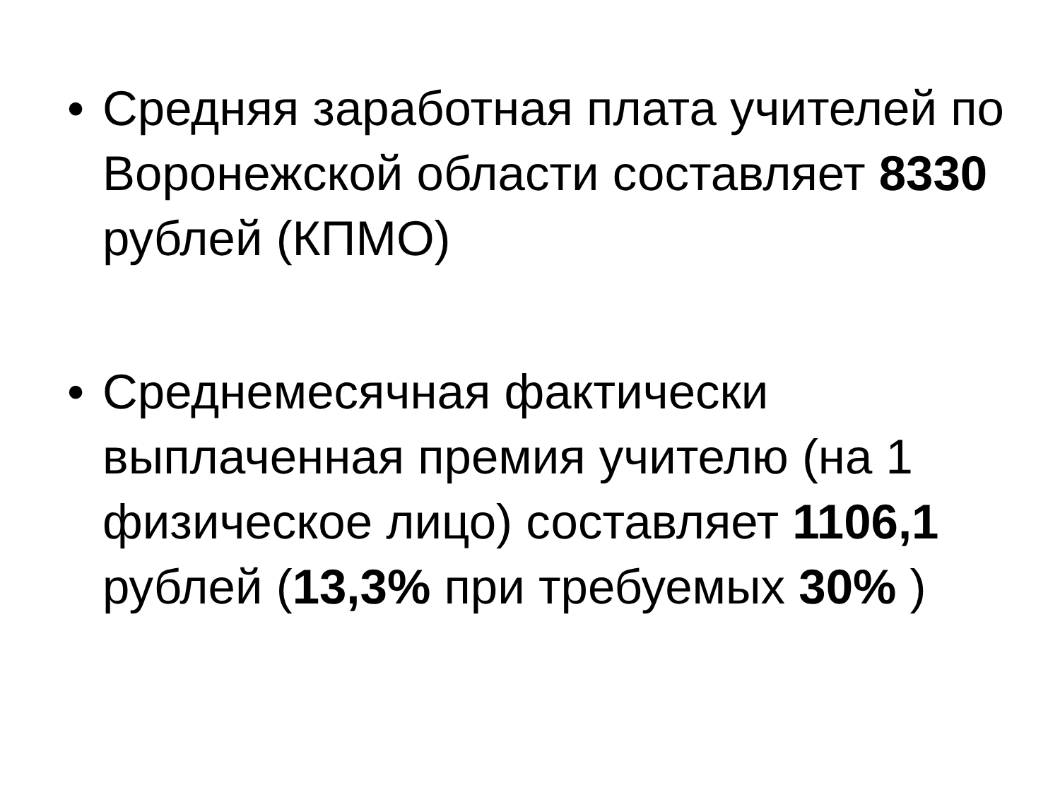• Средняя заработная плата учителей по Воронежской области составляет 8330 рублей (КПМО)
• Среднемесячная фактически выплаченная премия учителю (на 1 физическое лицо) составляет 1106,1 рублей (13,3% при требуемых 30% )